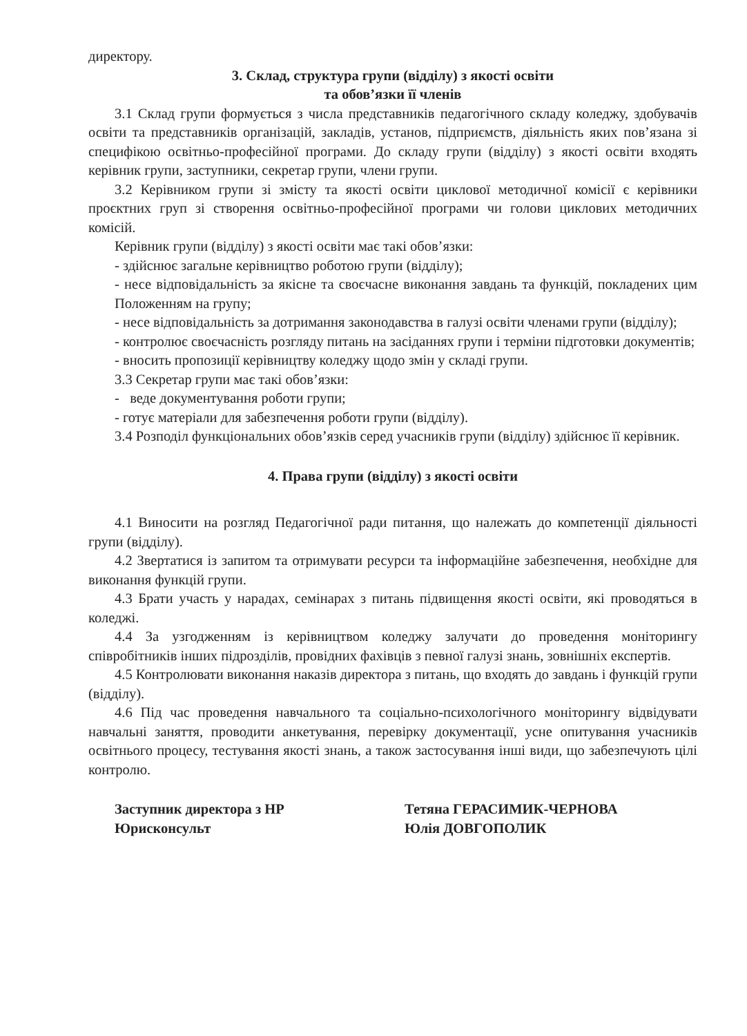директору.
3. Склад, структура групи (відділу) з якості освіти
та обов’язки її членів
3.1 Склад групи формується з числа представників педагогічного складу коледжу, здобувачів освіти та представників організацій, закладів, установ, підприємств, діяльність яких пов’язана зі специфікою освітньо-професійної програми. До складу групи (відділу) з якості освіти входять керівник групи, заступники, секретар групи, члени групи.
3.2 Керівником групи зі змісту та якості освіти циклової методичної комісії є керівники проєктних груп зі створення освітньо-професійної програми чи голови циклових методичних комісій.
Керівник групи (відділу) з якості освіти має такі обов’язки:
- здійснює загальне керівництво роботою групи (відділу);
- несе відповідальність за якісне та своєчасне виконання завдань та функцій, покладених цим Положенням на групу;
- несе відповідальність за дотримання законодавства в галузі освіти членами групи (відділу);
- контролює своєчасність розгляду питань на засіданнях групи і терміни підготовки документів;
- вносить пропозиції керівництву коледжу щодо змін у складі групи.
3.3 Секретар групи має такі обов’язки:
- веде документування роботи групи;
- готує матеріали для забезпечення роботи групи (відділу).
3.4 Розподіл функціональних обов’язків серед учасників групи (відділу) здійснює її керівник.
4. Права групи (відділу) з якості освіти
4.1 Виносити на розгляд Педагогічної ради питання, що належать до компетенції діяльності групи (відділу).
4.2 Звертатися із запитом та отримувати ресурси та інформаційне забезпечення, необхідне для виконання функцій групи.
4.3 Брати участь у нарадах, семінарах з питань підвищення якості освіти, які проводяться в коледжі.
4.4 За узгодженням із керівництвом коледжу залучати до проведення моніторингу співробітників інших підрозділів, провідних фахівців з певної галузі знань, зовнішніх експертів.
4.5 Контролювати виконання наказів директора з питань, що входять до завдань і функцій групи (відділу).
4.6 Під час проведення навчального та соціально-психологічного моніторингу відвідувати навчальні заняття, проводити анкетування, перевірку документації, усне опитування учасників освітнього процесу, тестування якості знань, а також застосування інші види, що забезпечують цілі контролю.
Заступник директора з НР
Юрисконсульт
Тетяна ГЕРАСИМИК-ЧЕРНОВА
Юлія ДОВГОПОЛИК